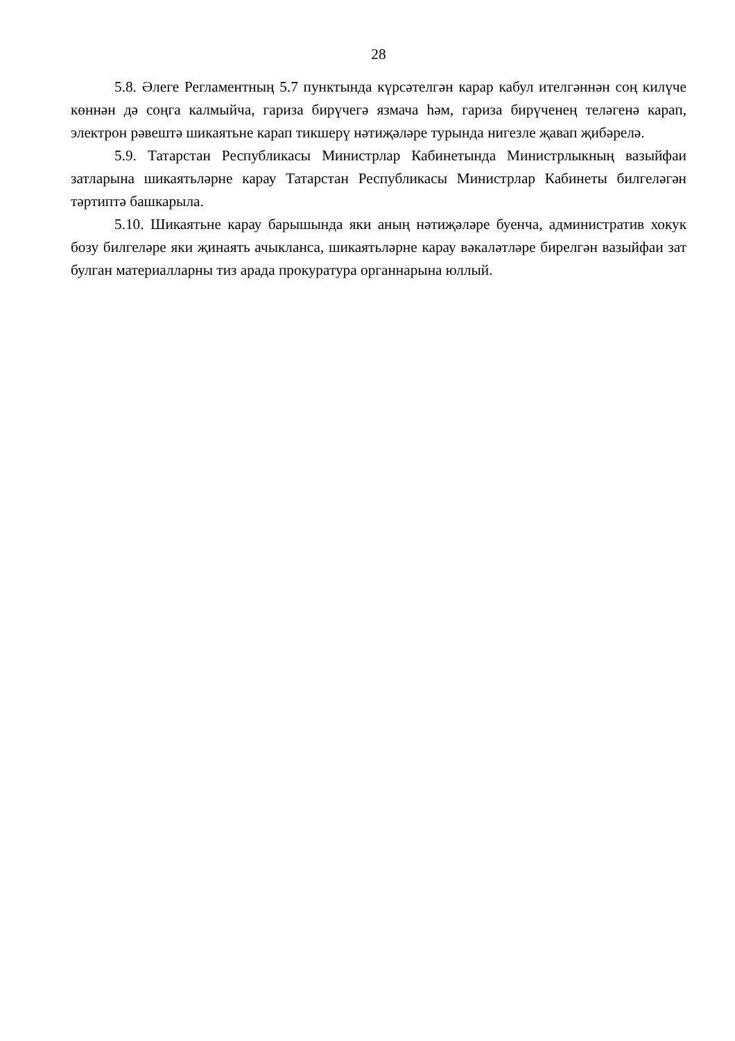28
5.8. Әлеге Регламентның 5.7 пунктында күрсәтелгән карар кабул ителгәннән соң килүче көннән дә соңга калмыйча, гариза бирүчегә язмача һәм, гариза бирүченең теләгенә карап, электрон рәвештә шикаятьне карап тикшерү нәтиҗәләре турында нигезле җавап җибәрелә.
5.9. Татарстан Республикасы Министрлар Кабинетында Министрлыкның вазыйфаи затларына шикаятьләрне карау Татарстан Республикасы Министрлар Кабинеты билгеләгән тәртиптә башкарыла.
5.10. Шикаятьне карау барышында яки аның нәтиҗәләре буенча, административ хокук бозу билгеләре яки җинаять ачыкланса, шикаятьләрне карау вәкаләтләре бирелгән вазыйфаи зат булган материалларны тиз арада прокуратура органнарына юллый.